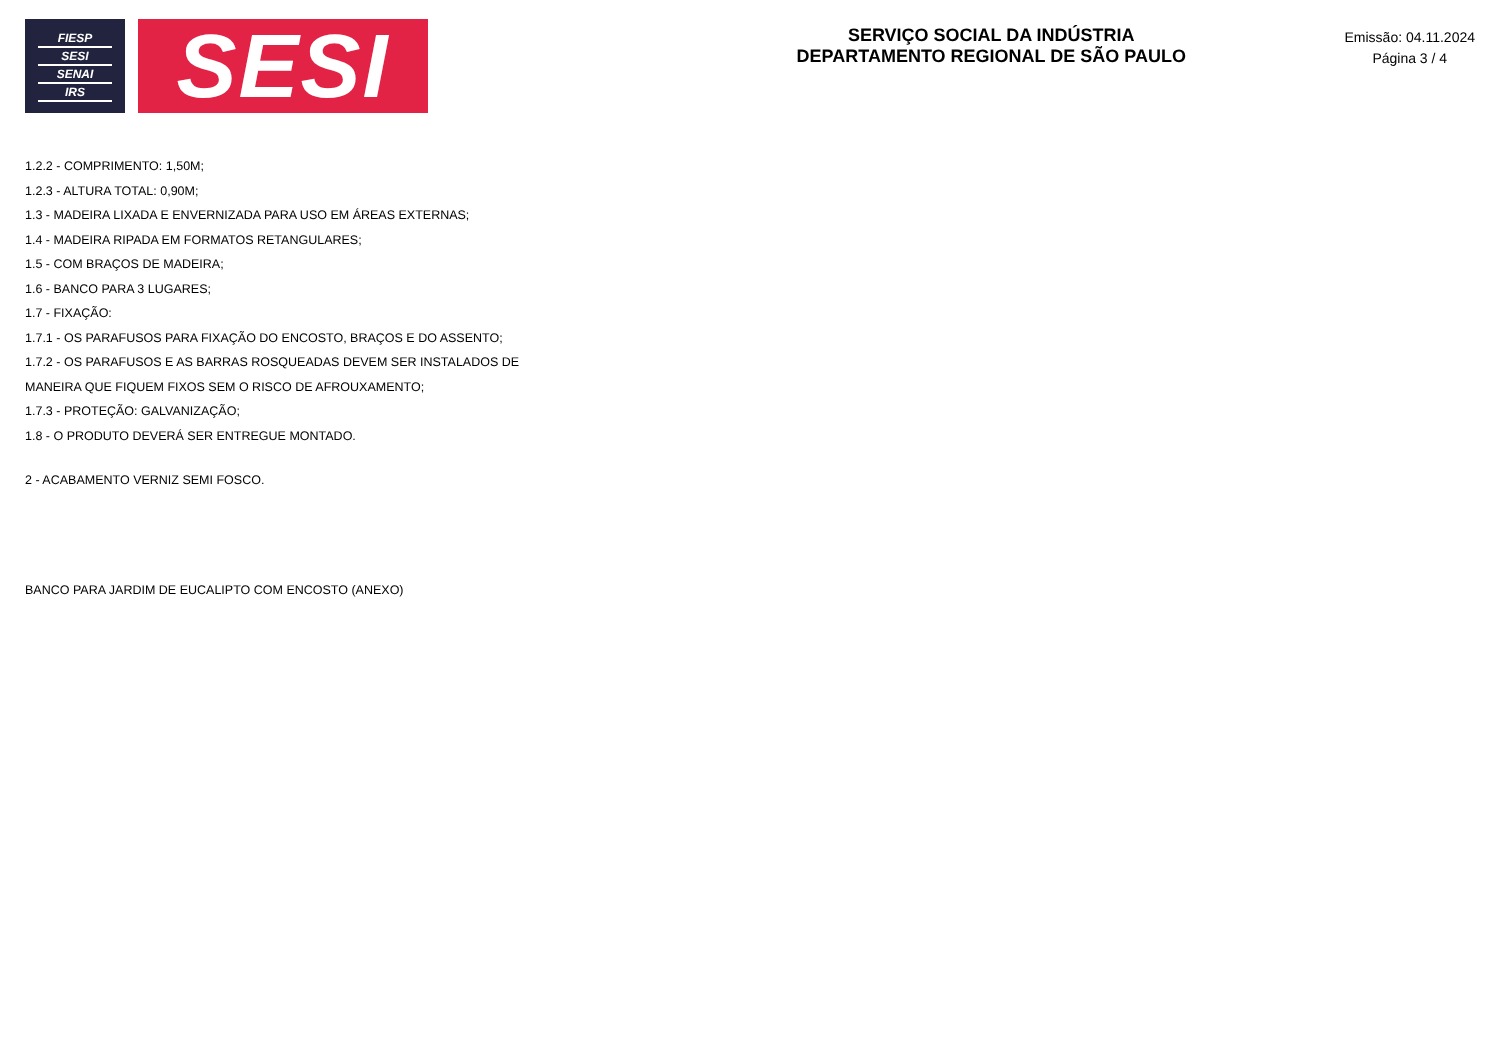FIESP
SESI
SENAI
IRS
SESI
SERVIÇO SOCIAL DA INDÚSTRIA
DEPARTAMENTO REGIONAL DE SÃO PAULO
Emissão: 04.11.2024
Página 3 / 4
1.2.2 - COMPRIMENTO: 1,50M;
1.2.3 - ALTURA TOTAL: 0,90M;
1.3 - MADEIRA LIXADA E ENVERNIZADA PARA USO EM ÁREAS EXTERNAS;
1.4 - MADEIRA RIPADA EM FORMATOS RETANGULARES;
1.5 - COM BRAÇOS DE MADEIRA;
1.6 - BANCO PARA 3 LUGARES;
1.7 - FIXAÇÃO:
1.7.1 - OS PARAFUSOS PARA FIXAÇÃO DO ENCOSTO, BRAÇOS E DO ASSENTO;
1.7.2 - OS PARAFUSOS E AS BARRAS ROSQUEADAS DEVEM SER INSTALADOS DE
MANEIRA QUE FIQUEM FIXOS SEM O RISCO DE AFROUXAMENTO;
1.7.3 - PROTEÇÃO: GALVANIZAÇÃO;
1.8 - O PRODUTO DEVERÁ SER ENTREGUE MONTADO.
2 - ACABAMENTO VERNIZ SEMI FOSCO.
BANCO PARA JARDIM DE EUCALIPTO COM ENCOSTO (ANEXO)